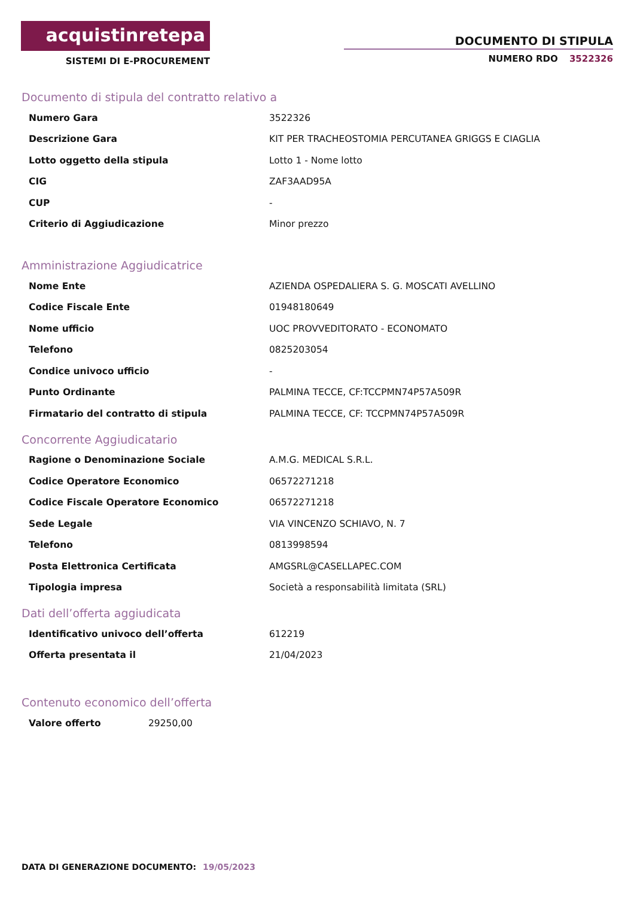acquistinretepa
SISTEMI DI E-PROCUREMENT
DOCUMENTO DI STIPULA
NUMERO RDO 3522326
Documento di stipula del contratto relativo a
| Numero Gara | 3522326 |
| Descrizione Gara | KIT PER TRACHEOSTOMIA PERCUTANEA GRIGGS E CIAGLIA |
| Lotto oggetto della stipula | Lotto 1 - Nome lotto |
| CIG | ZAF3AAD95A |
| CUP | - |
| Criterio di Aggiudicazione | Minor prezzo |
Amministrazione Aggiudicatrice
| Nome Ente | AZIENDA OSPEDALIERA S. G. MOSCATI AVELLINO |
| Codice Fiscale Ente | 01948180649 |
| Nome ufficio | UOC PROVVEDITORATO - ECONOMATO |
| Telefono | 0825203054 |
| Condice univoco ufficio | - |
| Punto Ordinante | PALMINA TECCE, CF:TCCPMN74P57A509R |
| Firmatario del contratto di stipula | PALMINA TECCE, CF: TCCPMN74P57A509R |
Concorrente Aggiudicatario
| Ragione o Denominazione Sociale | A.M.G. MEDICAL S.R.L. |
| Codice Operatore Economico | 06572271218 |
| Codice Fiscale Operatore Economico | 06572271218 |
| Sede Legale | VIA VINCENZO SCHIAVO, N. 7 |
| Telefono | 0813998594 |
| Posta Elettronica Certificata | AMGSRL@CASELLAPEC.COM |
| Tipologia impresa | Società a responsabilità limitata (SRL) |
Dati dell’offerta aggiudicata
| Identificativo univoco dell’offerta | 612219 |
| Offerta presentata il | 21/04/2023 |
Contenuto economico dell’offerta
| Valore offerto | 29250,00 |
DATA DI GENERAZIONE DOCUMENTO: 19/05/2023